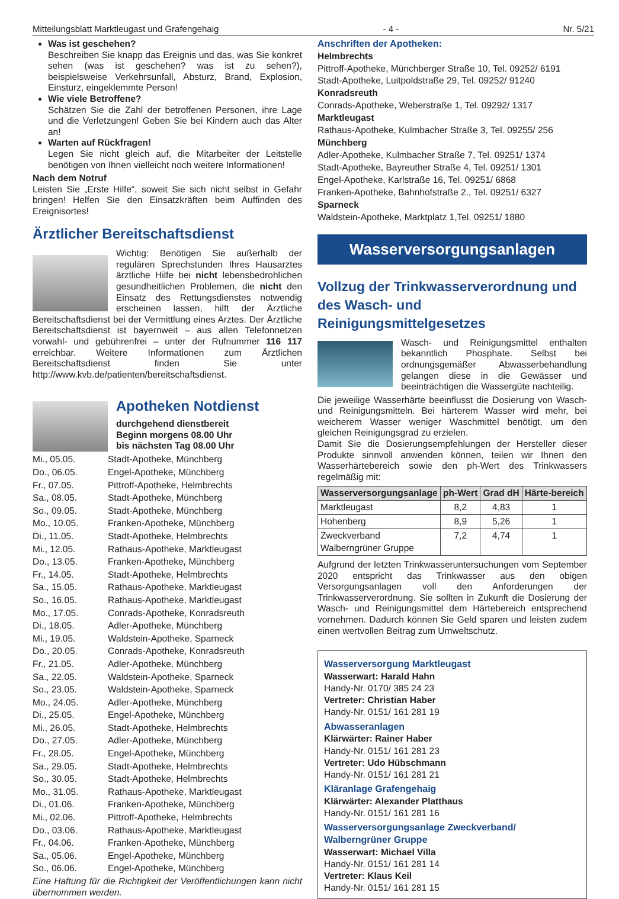Mitteilungsblatt Marktleugast und Grafengehaig - 4 - Nr. 5/21
Was ist geschehen?
Beschreiben Sie knapp das Ereignis und das, was Sie konkret sehen (was ist geschehen? was ist zu sehen?), beispielsweise Verkehrsunfall, Absturz, Brand, Explosion, Einsturz, eingeklemmte Person!
Wie viele Betroffene?
Schätzen Sie die Zahl der betroffenen Personen, ihre Lage und die Verletzungen! Geben Sie bei Kindern auch das Alter an!
Warten auf Rückfragen!
Legen Sie nicht gleich auf, die Mitarbeiter der Leitstelle benötigen von Ihnen vielleicht noch weitere Informationen!
Nach dem Notruf
Leisten Sie „Erste Hilfe“, soweit Sie sich nicht selbst in Gefahr bringen! Helfen Sie den Einsatzkräften beim Auffinden des Ereignisortes!
Ärztlicher Bereitschaftsdienst
Wichtig: Benötigen Sie außerhalb der regulären Sprechstunden Ihres Hausarztes ärztliche Hilfe bei nicht lebensbedrohlichen gesundheitlichen Problemen, die nicht den Einsatz des Rettungsdienstes notwendig erscheinen lassen, hilft der Ärztliche Bereitschaftsdienst bei der Vermittlung eines Arztes. Der Ärztliche Bereitschaftsdienst ist bayernweit – aus allen Telefonnetzen vorwahl- und gebührenfrei – unter der Rufnummer 116 117 erreichbar. Weitere Informationen zum Ärztlichen Bereitschaftsdienst finden Sie unter http://www.kvb.de/patienten/bereitschaftsdienst.
Apotheken Notdienst
durchgehend dienstbereit
Beginn morgens 08.00 Uhr
bis nächsten Tag 08.00 Uhr
| Mi., 05.05. | Stadt-Apotheke, Münchberg |
| Do., 06.05. | Engel-Apotheke, Münchberg |
| Fr., 07.05. | Pittroff-Apotheke, Helmbrechts |
| Sa., 08.05. | Stadt-Apotheke, Münchberg |
| So., 09.05. | Stadt-Apotheke, Münchberg |
| Mo., 10.05. | Franken-Apotheke, Münchberg |
| Di., 11.05. | Stadt-Apotheke, Helmbrechts |
| Mi., 12.05. | Rathaus-Apotheke, Marktleugast |
| Do., 13.05. | Franken-Apotheke, Münchberg |
| Fr., 14.05. | Stadt-Apotheke, Helmbrechts |
| Sa., 15.05. | Rathaus-Apotheke, Marktleugast |
| So., 16.05. | Rathaus-Apotheke, Marktleugast |
| Mo., 17.05. | Conrads-Apotheke, Konradsreuth |
| Di., 18.05. | Adler-Apotheke, Münchberg |
| Mi., 19.05. | Waldstein-Apotheke, Sparneck |
| Do., 20.05. | Conrads-Apotheke, Konradsreuth |
| Fr., 21.05. | Adler-Apotheke, Münchberg |
| Sa., 22.05. | Waldstein-Apotheke, Sparneck |
| So., 23.05. | Waldstein-Apotheke, Sparneck |
| Mo., 24.05. | Adler-Apotheke, Münchberg |
| Di., 25.05. | Engel-Apotheke, Münchberg |
| Mi., 26.05. | Stadt-Apotheke, Helmbrechts |
| Do., 27.05. | Adler-Apotheke, Münchberg |
| Fr., 28.05. | Engel-Apotheke, Münchberg |
| Sa., 29.05. | Stadt-Apotheke, Helmbrechts |
| So., 30.05. | Stadt-Apotheke, Helmbrechts |
| Mo., 31.05. | Rathaus-Apotheke, Marktleugast |
| Di., 01.06. | Franken-Apotheke, Münchberg |
| Mi., 02.06. | Pittroff-Apotheke, Helmbrechts |
| Do., 03.06. | Rathaus-Apotheke, Marktleugast |
| Fr., 04.06. | Franken-Apotheke, Münchberg |
| Sa., 05.06. | Engel-Apotheke, Münchberg |
| So., 06.06. | Engel-Apotheke, Münchberg |
Eine Haftung für die Richtigkeit der Veröffentlichungen kann nicht übernommen werden.
Anschriften der Apotheken:
Helmbrechts
Pittroff-Apotheke, Münchberger Straße 10, Tel. 09252/ 6191
Stadt-Apotheke, Luitpoldstraße 29, Tel. 09252/ 91240
Konradsreuth
Conrads-Apotheke, Weberstraße 1, Tel. 09292/ 1317
Marktleugast
Rathaus-Apotheke, Kulmbacher Straße 3, Tel. 09255/ 256
Münchberg
Adler-Apotheke, Kulmbacher Straße 7, Tel. 09251/ 1374
Stadt-Apotheke, Bayreuther Straße 4, Tel. 09251/ 1301
Engel-Apotheke, Karlstraße 16, Tel. 09251/ 6868
Franken-Apotheke, Bahnhofstraße 2., Tel. 09251/ 6327
Sparneck
Waldstein-Apotheke, Marktplatz 1,Tel. 09251/ 1880
Wasserversorgungsanlagen
Vollzug der Trinkwasserverordnung und des Wasch- und Reinigungsmittelgesetzes
Wasch- und Reinigungsmittel enthalten bekanntlich Phosphate. Selbst bei ordnungsgemäßer Abwasserbehandlung gelangen diese in die Gewässer und beeinträchtigen die Wassergüte nachteilig.
Die jeweilige Wasserhärte beeinflusst die Dosierung von Wasch- und Reinigungsmitteln. Bei härterem Wasser wird mehr, bei weicherem Wasser weniger Waschmittel benötigt, um den gleichen Reinigungsgrad zu erzielen.
Damit Sie die Dosierungsempfehlungen der Hersteller dieser Produkte sinnvoll anwenden können, teilen wir Ihnen den Wasserhärtebereich sowie den ph-Wert des Trinkwassers regelmäßig mit:
| Wasserversorgungsanlage | ph-Wert | Grad dH | Härte-bereich |
| --- | --- | --- | --- |
| Marktleugast | 8,2 | 4,83 | 1 |
| Hohenberg | 8,9 | 5,26 | 1 |
| Zweckverband Walberngrüner Gruppe | 7,2 | 4,74 | 1 |
Aufgrund der letzten Trinkwasseruntersuchungen vom September 2020 entspricht das Trinkwasser aus den obigen Versorgungsanlagen voll den Anforderungen der Trinkwasserverordnung. Sie sollten in Zukunft die Dosierung der Wasch- und Reinigungsmittel dem Härtebereich entsprechend vornehmen. Dadurch können Sie Geld sparen und leisten zudem einen wertvollen Beitrag zum Umweltschutz.
Wasserversorgung Marktleugast
Wasserwart: Harald Hahn
Handy-Nr. 0170/ 385 24 23
Vertreter: Christian Haber
Handy-Nr. 0151/ 161 281 19
Abwasseranlagen
Klärwärter: Rainer Haber
Handy-Nr. 0151/ 161 281 23
Vertreter: Udo Hübschmann
Handy-Nr. 0151/ 161 281 21
Kläranlage Grafengehaig
Klärwärter: Alexander Platthaus
Handy-Nr. 0151/ 161 281 16
Wasserversorgungsanlage Zweckverband/ Walberngrüner Gruppe
Wasserwart: Michael Villa
Handy-Nr. 0151/ 161 281 14
Vertreter: Klaus Keil
Handy-Nr. 0151/ 161 281 15